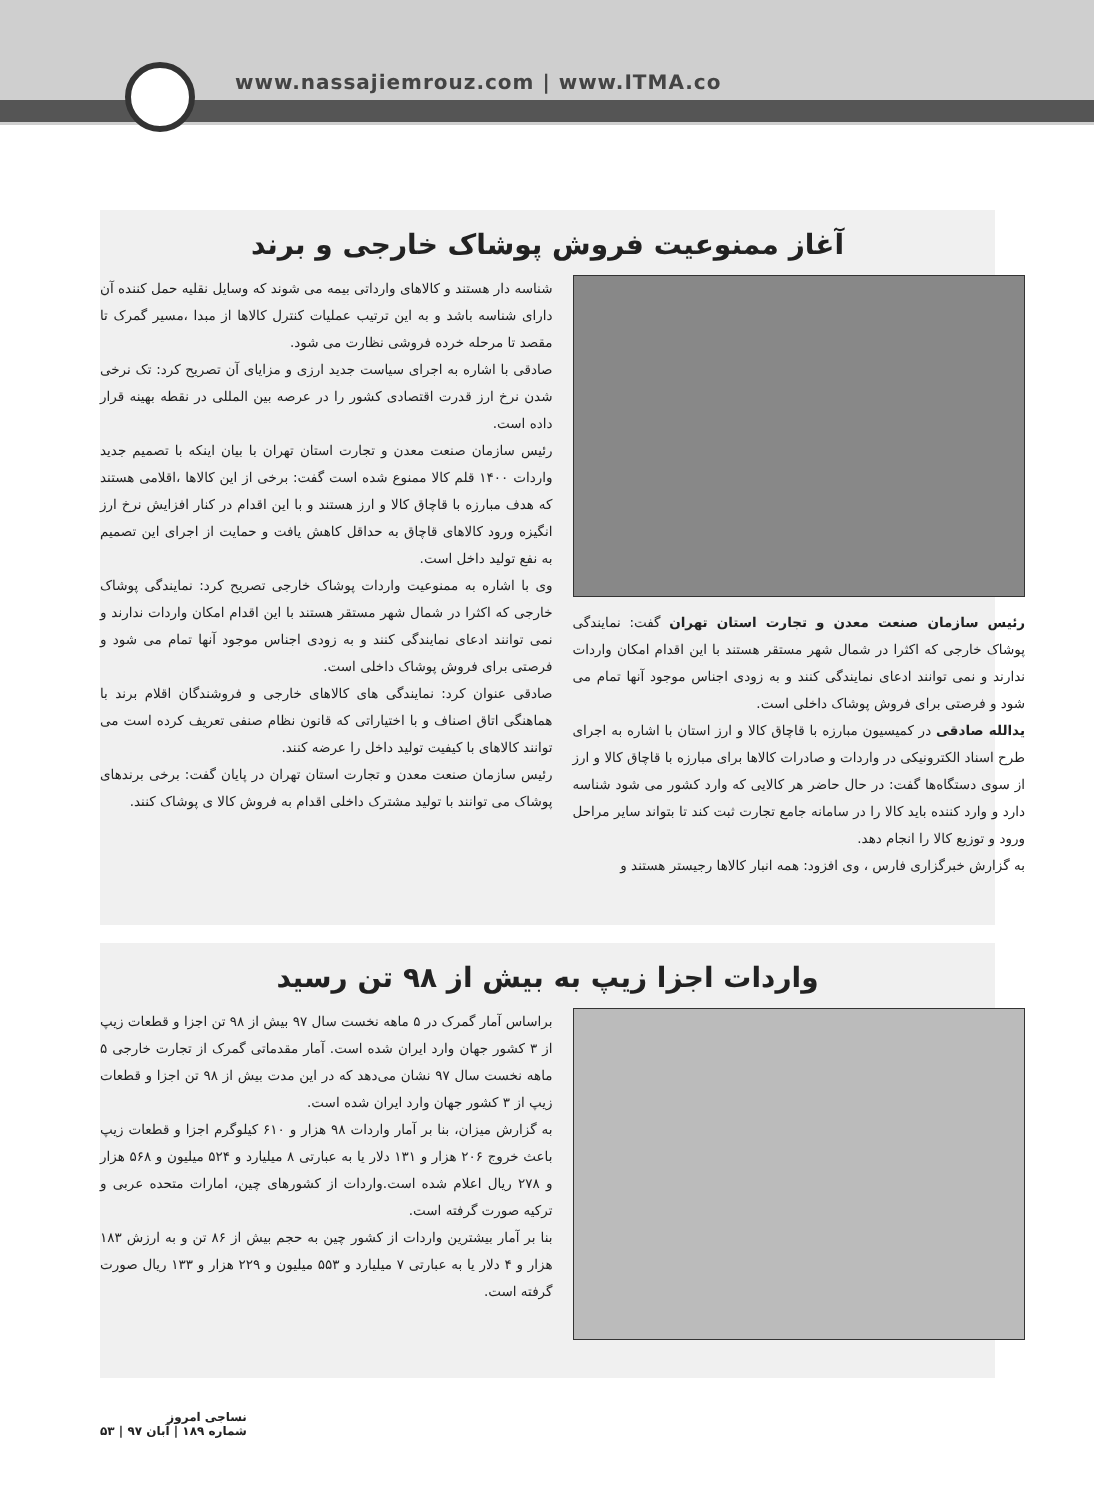www.nassajiemrouz.com | www.ITMA.co
آغاز ممنوعیت فروش پوشاک خارجی و برند
رئیس سازمان صنعت معدن و تجارت استان تهران گفت: نمایندگی پوشاک خارجی که اکثرا در شمال شهر مستقر هستند با این اقدام امکان واردات ندارند و نمی توانند ادعای نمایندگی کنند و به زودی اجناس موجود آنها تمام می شود و فرصتی برای فروش پوشاک داخلی است.
یدالله صادقی در کمیسیون مبارزه با قاچاق کالا و ارز استان با اشاره به اجرای طرح اسناد الکترونیکی در واردات و صادرات کالاها برای مبارزه با قاچاق کالا و ارز از سوی دستگاه‌ها گفت: در حال حاضر هر کالایی که وارد کشور می شود شناسه دارد و وارد کننده باید کالا را در سامانه جامع تجارت ثبت کند تا بتواند سایر مراحل ورود و توزیع کالا را انجام دهد.
به گزارش خبرگزاری فارس ، وی افزود: همه انبار کالاها رجیستر هستند و
شناسه دار هستند و کالاهای وارداتی بیمه می شوند که وسایل نقلیه حمل کننده آن دارای شناسه باشد و به این ترتیب عملیات کنترل کالاها از مبدا ،مسیر گمرک تا مقصد تا مرحله خرده فروشی نظارت می شود.
صادقی با اشاره به اجرای سیاست جدید ارزی و مزایای آن تصریح کرد: تک نرخی شدن نرخ ارز قدرت اقتصادی کشور را در عرصه بین المللی در نقطه بهینه قرار داده است.
رئیس سازمان صنعت معدن و تجارت استان تهران با بیان اینکه با تصمیم جدید واردات ۱۴۰۰ قلم کالا ممنوع شده است گفت: برخی از این کالاها ،اقلامی هستند که هدف مبارزه با قاچاق کالا و ارز هستند و با این اقدام در کنار افزایش نرخ ارز انگیزه ورود کالاهای قاچاق به حداقل کاهش یافت و حمایت از اجرای این تصمیم به نفع تولید داخل است.
وی با اشاره به ممنوعیت واردات پوشاک خارجی تصریح کرد: نمایندگی پوشاک خارجی که اکثرا در شمال شهر مستقر هستند با این اقدام امکان واردات ندارند و نمی توانند ادعای نمایندگی کنند و به زودی اجناس موجود آنها تمام می شود و فرصتی برای فروش پوشاک داخلی است.
صادقی عنوان کرد: نمایندگی های کالاهای خارجی و فروشندگان اقلام برند با هماهنگی اتاق اصناف و با اختیاراتی که قانون نظام صنفی تعریف کرده است می توانند کالاهای با کیفیت تولید داخل را عرضه کنند.
رئیس سازمان صنعت معدن و تجارت استان تهران در پایان گفت: برخی برندهای پوشاک می توانند با تولید مشترک داخلی اقدام به فروش کالا ی پوشاک کنند.
واردات اجزا زیپ به بیش از ۹۸ تن رسید
براساس آمار گمرک در ۵ ماهه نخست سال ۹۷ بیش از ۹۸ تن اجزا و قطعات زیپ از ۳ کشور جهان وارد ایران شده است. آمار مقدماتی گمرک از تجارت خارجی ۵ ماهه نخست سال ۹۷ نشان می‌دهد که در این مدت بیش از ۹۸ تن اجزا و قطعات زیپ از ۳ کشور جهان وارد ایران شده است.
به گزارش میزان، بنا بر آمار واردات ۹۸ هزار و ۶۱۰ کیلوگرم اجزا و قطعات زیپ باعث خروج ۲۰۶ هزار و ۱۳۱ دلار یا به عبارتی ۸ میلیارد و ۵۲۴ میلیون و ۵۶۸ هزار و ۲۷۸ ریال اعلام شده است.واردات از کشورهای چین، امارات متحده عربی و ترکیه صورت گرفته است.
بنا بر آمار بیشترین واردات از کشور چین به حجم بیش از ۸۶ تن و به ارزش ۱۸۳ هزار و ۴ دلار یا به عبارتی ۷ میلیارد و ۵۵۳ میلیون و ۲۲۹ هزار و ۱۳۳ ریال صورت گرفته است.
نساجی امروز
شماره ۱۸۹ | آبان ۹۷ | ۵۳